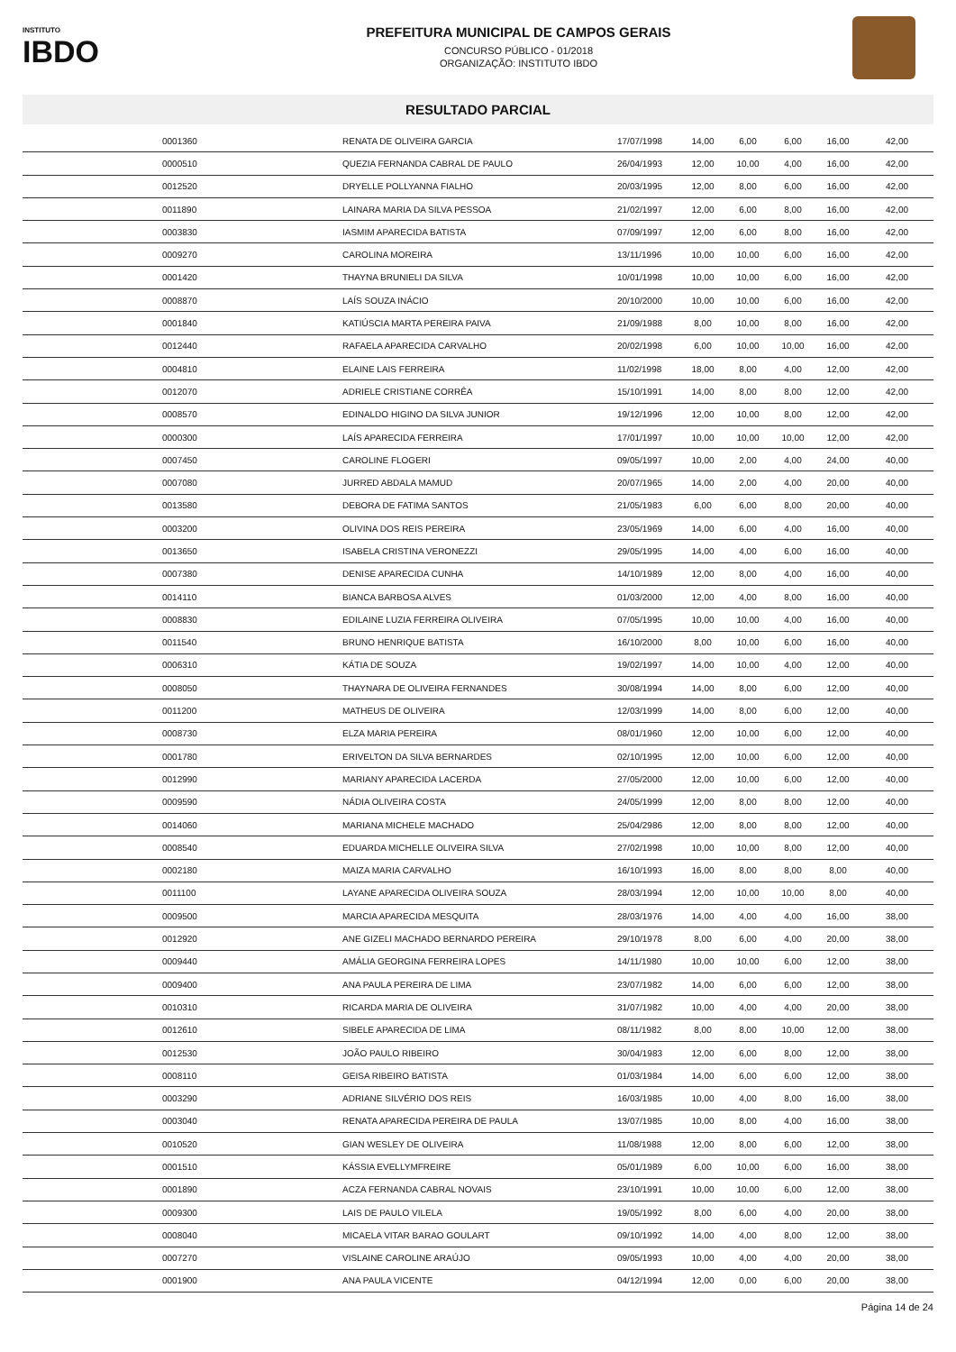INSTITUTO
IBDO
PREFEITURA MUNICIPAL DE CAMPOS GERAIS
CONCURSO PÚBLICO - 01/2018
ORGANIZAÇÃO: INSTITUTO IBDO
RESULTADO PARCIAL
| | 0001360 | RENATA DE OLIVEIRA GARCIA | 17/07/1998 | 14,00 | 6,00 | 6,00 | 16,00 | 42,00 |
| | 0000510 | QUEZIA FERNANDA CABRAL DE PAULO | 26/04/1993 | 12,00 | 10,00 | 4,00 | 16,00 | 42,00 |
| | 0012520 | DRYELLE POLLYANNA FIALHO | 20/03/1995 | 12,00 | 8,00 | 6,00 | 16,00 | 42,00 |
| | 0011890 | LAINARA MARIA DA SILVA PESSOA | 21/02/1997 | 12,00 | 6,00 | 8,00 | 16,00 | 42,00 |
| | 0003830 | IASMIM APARECIDA BATISTA | 07/09/1997 | 12,00 | 6,00 | 8,00 | 16,00 | 42,00 |
| | 0009270 | CAROLINA MOREIRA | 13/11/1996 | 10,00 | 10,00 | 6,00 | 16,00 | 42,00 |
| | 0001420 | THAYNA BRUNIELI DA SILVA | 10/01/1998 | 10,00 | 10,00 | 6,00 | 16,00 | 42,00 |
| | 0008870 | LAÍS SOUZA INÁCIO | 20/10/2000 | 10,00 | 10,00 | 6,00 | 16,00 | 42,00 |
| | 0001840 | KATIÚSCIA MARTA PEREIRA PAIVA | 21/09/1988 | 8,00 | 10,00 | 8,00 | 16,00 | 42,00 |
| | 0012440 | RAFAELA APARECIDA CARVALHO | 20/02/1998 | 6,00 | 10,00 | 10,00 | 16,00 | 42,00 |
| | 0004810 | ELAINE LAIS FERREIRA | 11/02/1998 | 18,00 | 8,00 | 4,00 | 12,00 | 42,00 |
| | 0012070 | ADRIELE CRISTIANE CORRÊA | 15/10/1991 | 14,00 | 8,00 | 8,00 | 12,00 | 42,00 |
| | 0008570 | EDINALDO HIGINO DA SILVA JUNIOR | 19/12/1996 | 12,00 | 10,00 | 8,00 | 12,00 | 42,00 |
| | 0000300 | LAÍS APARECIDA FERREIRA | 17/01/1997 | 10,00 | 10,00 | 10,00 | 12,00 | 42,00 |
| | 0007450 | CAROLINE FLOGERI | 09/05/1997 | 10,00 | 2,00 | 4,00 | 24,00 | 40,00 |
| | 0007080 | JURRED ABDALA MAMUD | 20/07/1965 | 14,00 | 2,00 | 4,00 | 20,00 | 40,00 |
| | 0013580 | DEBORA DE FATIMA SANTOS | 21/05/1983 | 6,00 | 6,00 | 8,00 | 20,00 | 40,00 |
| | 0003200 | OLIVINA DOS REIS PEREIRA | 23/05/1969 | 14,00 | 6,00 | 4,00 | 16,00 | 40,00 |
| | 0013650 | ISABELA CRISTINA VERONEZZI | 29/05/1995 | 14,00 | 4,00 | 6,00 | 16,00 | 40,00 |
| | 0007380 | DENISE APARECIDA CUNHA | 14/10/1989 | 12,00 | 8,00 | 4,00 | 16,00 | 40,00 |
| | 0014110 | BIANCA BARBOSA ALVES | 01/03/2000 | 12,00 | 4,00 | 8,00 | 16,00 | 40,00 |
| | 0008830 | EDILAINE LUZIA FERREIRA OLIVEIRA | 07/05/1995 | 10,00 | 10,00 | 4,00 | 16,00 | 40,00 |
| | 0011540 | BRUNO HENRIQUE BATISTA | 16/10/2000 | 8,00 | 10,00 | 6,00 | 16,00 | 40,00 |
| | 0006310 | KÁTIA DE SOUZA | 19/02/1997 | 14,00 | 10,00 | 4,00 | 12,00 | 40,00 |
| | 0008050 | THAYNARA DE OLIVEIRA FERNANDES | 30/08/1994 | 14,00 | 8,00 | 6,00 | 12,00 | 40,00 |
| | 0011200 | MATHEUS DE OLIVEIRA | 12/03/1999 | 14,00 | 8,00 | 6,00 | 12,00 | 40,00 |
| | 0008730 | ELZA MARIA PEREIRA | 08/01/1960 | 12,00 | 10,00 | 6,00 | 12,00 | 40,00 |
| | 0001780 | ERIVELTON DA SILVA BERNARDES | 02/10/1995 | 12,00 | 10,00 | 6,00 | 12,00 | 40,00 |
| | 0012990 | MARIANY APARECIDA LACERDA | 27/05/2000 | 12,00 | 10,00 | 6,00 | 12,00 | 40,00 |
| | 0009590 | NÁDIA OLIVEIRA COSTA | 24/05/1999 | 12,00 | 8,00 | 8,00 | 12,00 | 40,00 |
| | 0014060 | MARIANA MICHELE MACHADO | 25/04/2986 | 12,00 | 8,00 | 8,00 | 12,00 | 40,00 |
| | 0008540 | EDUARDA MICHELLE OLIVEIRA SILVA | 27/02/1998 | 10,00 | 10,00 | 8,00 | 12,00 | 40,00 |
| | 0002180 | MAIZA MARIA CARVALHO | 16/10/1993 | 16,00 | 8,00 | 8,00 | 8,00 | 40,00 |
| | 0011100 | LAYANE APARECIDA OLIVEIRA SOUZA | 28/03/1994 | 12,00 | 10,00 | 10,00 | 8,00 | 40,00 |
| | 0009500 | MARCIA APARECIDA MESQUITA | 28/03/1976 | 14,00 | 4,00 | 4,00 | 16,00 | 38,00 |
| | 0012920 | ANE GIZELI MACHADO BERNARDO PEREIRA | 29/10/1978 | 8,00 | 6,00 | 4,00 | 20,00 | 38,00 |
| | 0009440 | AMÁLIA GEORGINA FERREIRA LOPES | 14/11/1980 | 10,00 | 10,00 | 6,00 | 12,00 | 38,00 |
| | 0009400 | ANA PAULA PEREIRA DE LIMA | 23/07/1982 | 14,00 | 6,00 | 6,00 | 12,00 | 38,00 |
| | 0010310 | RICARDA MARIA DE OLIVEIRA | 31/07/1982 | 10,00 | 4,00 | 4,00 | 20,00 | 38,00 |
| | 0012610 | SIBELE APARECIDA DE LIMA | 08/11/1982 | 8,00 | 8,00 | 10,00 | 12,00 | 38,00 |
| | 0012530 | JOÃO PAULO RIBEIRO | 30/04/1983 | 12,00 | 6,00 | 8,00 | 12,00 | 38,00 |
| | 0008110 | GEISA RIBEIRO BATISTA | 01/03/1984 | 14,00 | 6,00 | 6,00 | 12,00 | 38,00 |
| | 0003290 | ADRIANE SILVÉRIO DOS REIS | 16/03/1985 | 10,00 | 4,00 | 8,00 | 16,00 | 38,00 |
| | 0003040 | RENATA APARECIDA PEREIRA DE PAULA | 13/07/1985 | 10,00 | 8,00 | 4,00 | 16,00 | 38,00 |
| | 0010520 | GIAN WESLEY DE OLIVEIRA | 11/08/1988 | 12,00 | 8,00 | 6,00 | 12,00 | 38,00 |
| | 0001510 | KÁSSIA EVELLYMFREIRE | 05/01/1989 | 6,00 | 10,00 | 6,00 | 16,00 | 38,00 |
| | 0001890 | ACZA FERNANDA CABRAL NOVAIS | 23/10/1991 | 10,00 | 10,00 | 6,00 | 12,00 | 38,00 |
| | 0009300 | LAIS DE PAULO VILELA | 19/05/1992 | 8,00 | 6,00 | 4,00 | 20,00 | 38,00 |
| | 0008040 | MICAELA VITAR BARAO GOULART | 09/10/1992 | 14,00 | 4,00 | 8,00 | 12,00 | 38,00 |
| | 0007270 | VISLAINE CAROLINE ARAÚJO | 09/05/1993 | 10,00 | 4,00 | 4,00 | 20,00 | 38,00 |
| | 0001900 | ANA PAULA VICENTE | 04/12/1994 | 12,00 | 0,00 | 6,00 | 20,00 | 38,00 |
Página 14 de 24